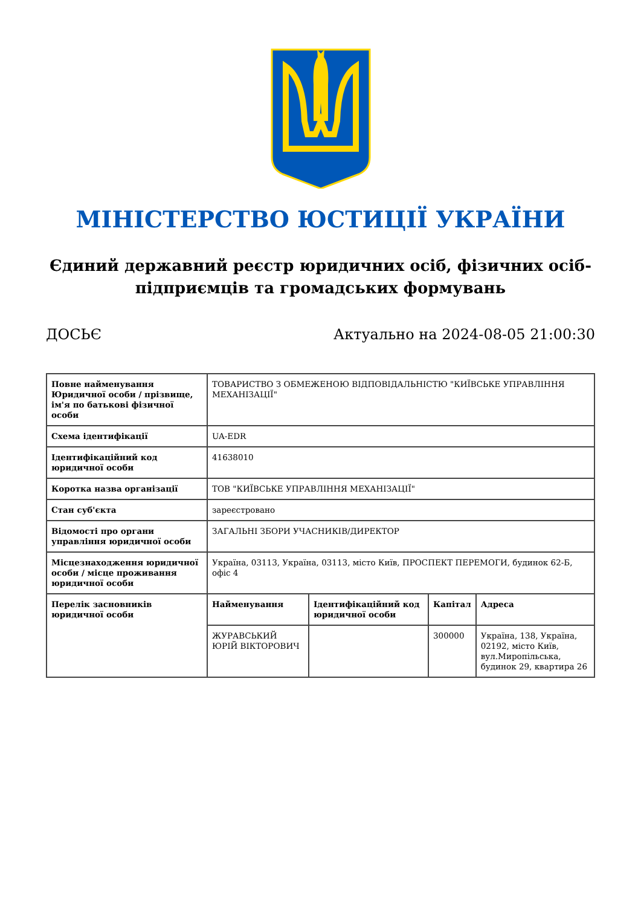МІНІСТЕРСТВО ЮСТИЦІЇ УКРАЇНИ
Єдиний державний реєстр юридичних осіб, фізичних осіб-підприємців та громадських формувань
ДОСЬЄ Актуально на 2024-08-05 21:00:30
| Повне найменування Юридичної особи / прізвище, ім'я по батькові фізичної особи | ТОВАРИСТВО З ОБМЕЖЕНОЮ ВІДПОВІДАЛЬНІСТЮ "КИЇВСЬКЕ УПРАВЛІННЯ МЕХАНІЗАЦІЇ" | | | |
| Схема ідентифікації | UA-EDR | | | |
| Ідентифікаційний код юридичної особи | 41638010 | | | |
| Коротка назва організації | ТОВ "КИЇВСЬКЕ УПРАВЛІННЯ МЕХАНІЗАЦІЇ" | | | |
| Стан суб'єкта | зареєстровано | | | |
| Відомості про органи управління юридичної особи | ЗАГАЛЬНІ ЗБОРИ УЧАСНИКІВ/ДИРЕКТОР | | | |
| Місцезнаходження юридичної особи / місце проживання юридичної особи | Україна, 03113, Україна, 03113, місто Київ, ПРОСПЕКТ ПЕРЕМОГИ, будинок 62-Б, офіс 4 | | | |
| Перелік засновників юридичної особи | Найменування | Ідентифікаційний код юридичної особи | Капітал | Адреса |
| | ЖУРАВСЬКИЙ ЮРІЙ ВІКТОРОВИЧ | | 300000 | Україна, 138, Україна, 02192, місто Київ, вул.Миропільська, будинок 29, квартира 26 |